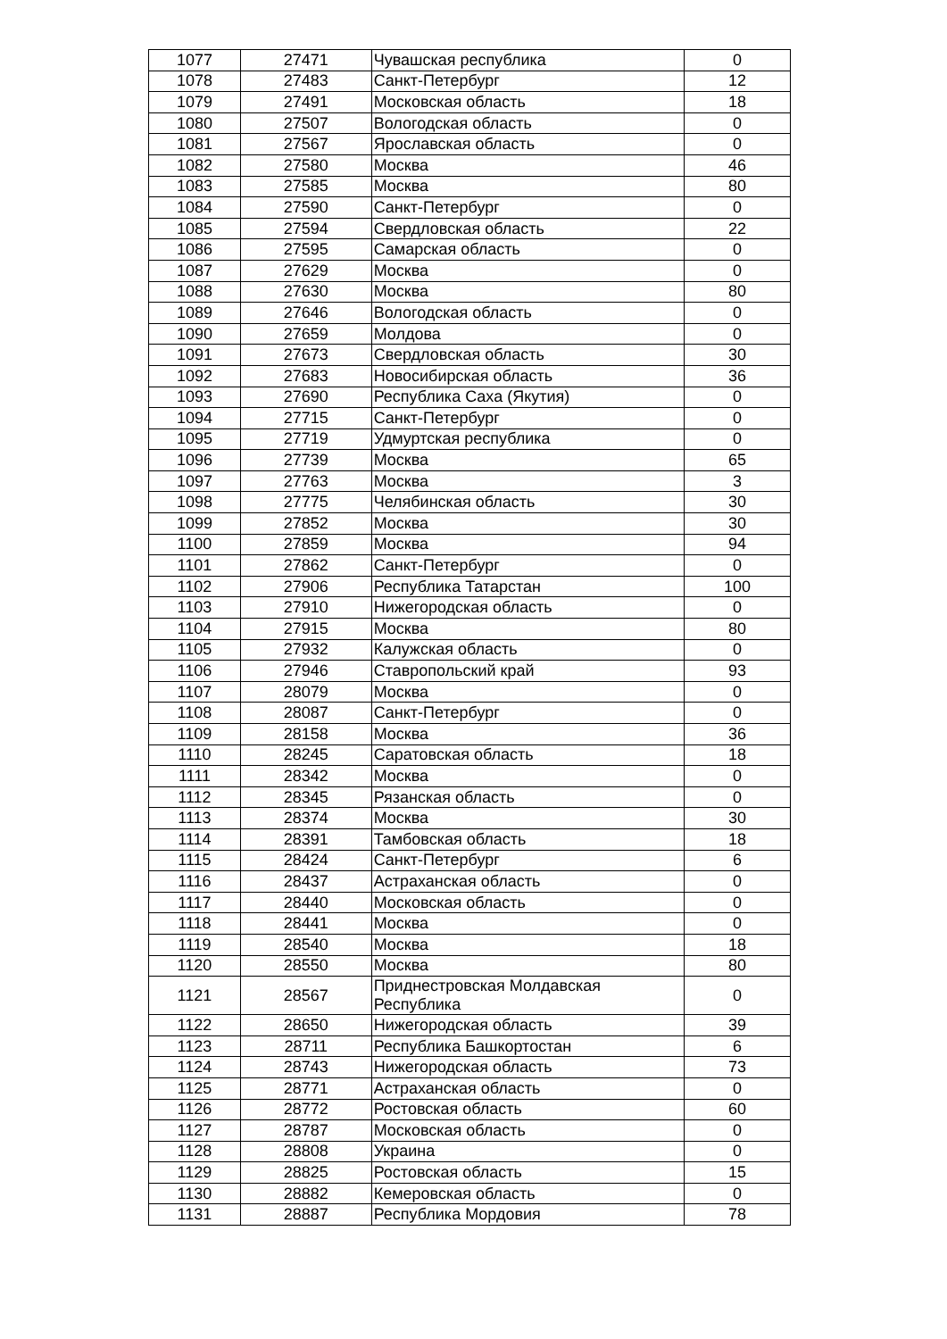| 1077 | 27471 | Чувашская республика | 0 |
| 1078 | 27483 | Санкт-Петербург | 12 |
| 1079 | 27491 | Московская область | 18 |
| 1080 | 27507 | Вологодская область | 0 |
| 1081 | 27567 | Ярославская область | 0 |
| 1082 | 27580 | Москва | 46 |
| 1083 | 27585 | Москва | 80 |
| 1084 | 27590 | Санкт-Петербург | 0 |
| 1085 | 27594 | Свердловская область | 22 |
| 1086 | 27595 | Самарская область | 0 |
| 1087 | 27629 | Москва | 0 |
| 1088 | 27630 | Москва | 80 |
| 1089 | 27646 | Вологодская область | 0 |
| 1090 | 27659 | Молдова | 0 |
| 1091 | 27673 | Свердловская область | 30 |
| 1092 | 27683 | Новосибирская область | 36 |
| 1093 | 27690 | Республика Саха (Якутия) | 0 |
| 1094 | 27715 | Санкт-Петербург | 0 |
| 1095 | 27719 | Удмуртская республика | 0 |
| 1096 | 27739 | Москва | 65 |
| 1097 | 27763 | Москва | 3 |
| 1098 | 27775 | Челябинская область | 30 |
| 1099 | 27852 | Москва | 30 |
| 1100 | 27859 | Москва | 94 |
| 1101 | 27862 | Санкт-Петербург | 0 |
| 1102 | 27906 | Республика Татарстан | 100 |
| 1103 | 27910 | Нижегородская область | 0 |
| 1104 | 27915 | Москва | 80 |
| 1105 | 27932 | Калужская область | 0 |
| 1106 | 27946 | Ставропольский край | 93 |
| 1107 | 28079 | Москва | 0 |
| 1108 | 28087 | Санкт-Петербург | 0 |
| 1109 | 28158 | Москва | 36 |
| 1110 | 28245 | Саратовская область | 18 |
| 1111 | 28342 | Москва | 0 |
| 1112 | 28345 | Рязанская область | 0 |
| 1113 | 28374 | Москва | 30 |
| 1114 | 28391 | Тамбовская область | 18 |
| 1115 | 28424 | Санкт-Петербург | 6 |
| 1116 | 28437 | Астраханская область | 0 |
| 1117 | 28440 | Московская область | 0 |
| 1118 | 28441 | Москва | 0 |
| 1119 | 28540 | Москва | 18 |
| 1120 | 28550 | Москва | 80 |
| 1121 | 28567 | Приднестровская Молдавская Республика | 0 |
| 1122 | 28650 | Нижегородская область | 39 |
| 1123 | 28711 | Республика Башкортостан | 6 |
| 1124 | 28743 | Нижегородская область | 73 |
| 1125 | 28771 | Астраханская область | 0 |
| 1126 | 28772 | Ростовская область | 60 |
| 1127 | 28787 | Московская область | 0 |
| 1128 | 28808 | Украина | 0 |
| 1129 | 28825 | Ростовская область | 15 |
| 1130 | 28882 | Кемеровская область | 0 |
| 1131 | 28887 | Республика Мордовия | 78 |